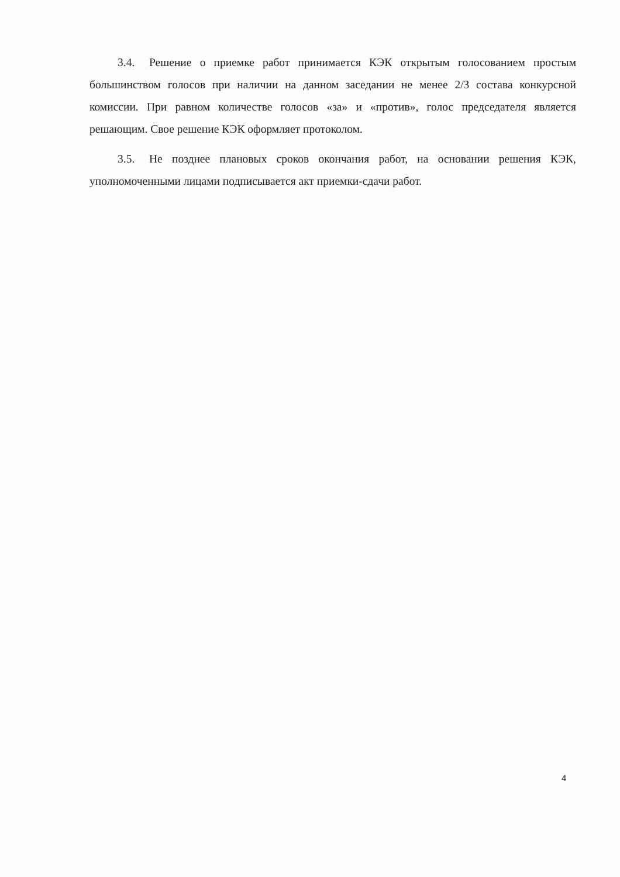3.4. Решение о приемке работ принимается КЭК открытым голосованием простым большинством голосов при наличии на данном заседании не менее 2/3 состава конкурсной комиссии. При равном количестве голосов «за» и «против», голос председателя является решающим. Свое решение КЭК оформляет протоколом.
3.5. Не позднее плановых сроков окончания работ, на основании решения КЭК, уполномоченными лицами подписывается акт приемки-сдачи работ.
4